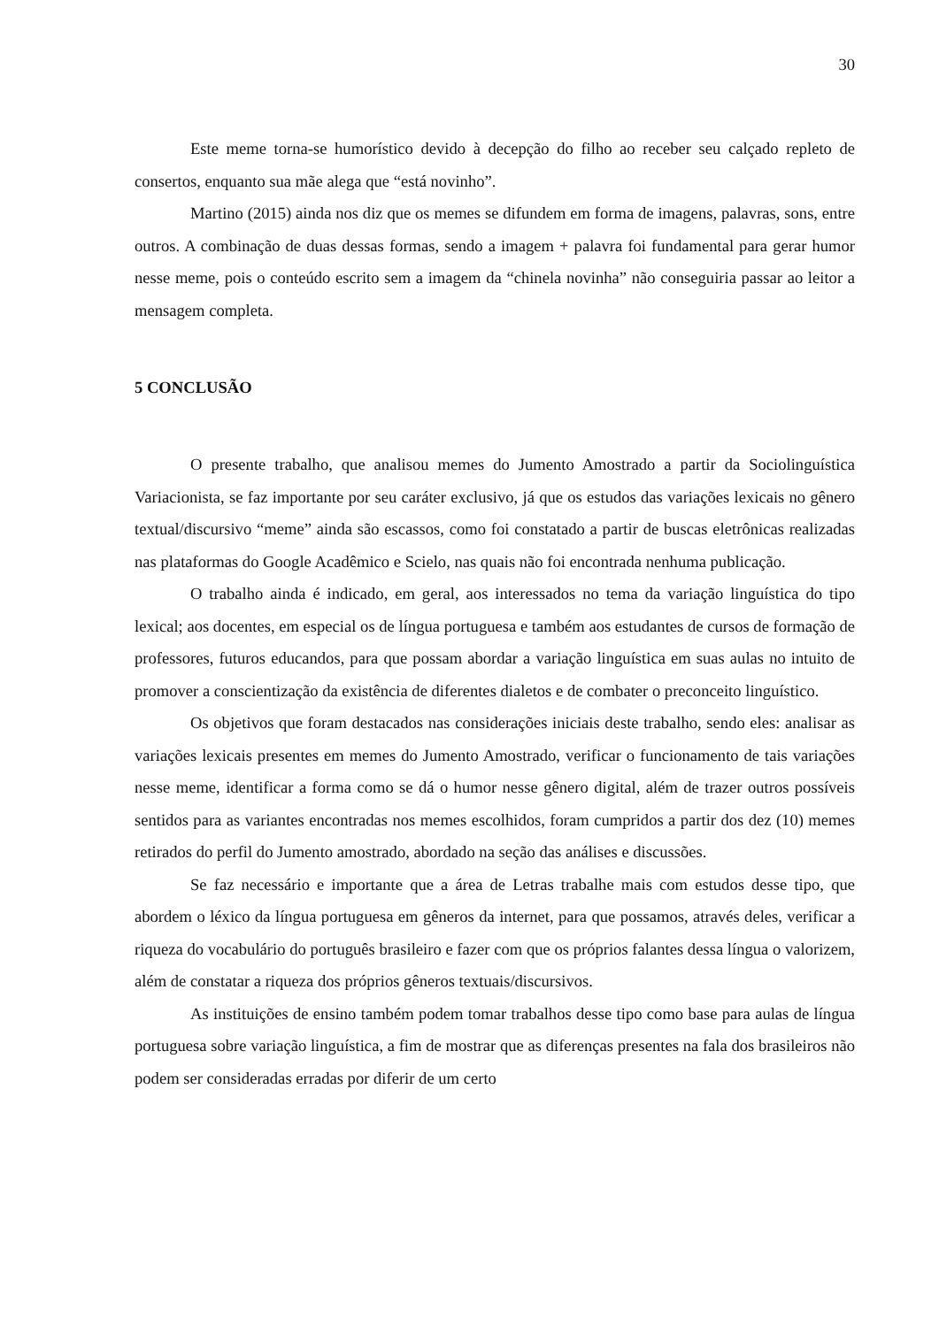30
Este meme torna-se humorístico devido à decepção do filho ao receber seu calçado repleto de consertos, enquanto sua mãe alega que “está novinho”.
Martino (2015) ainda nos diz que os memes se difundem em forma de imagens, palavras, sons, entre outros. A combinação de duas dessas formas, sendo a imagem + palavra foi fundamental para gerar humor nesse meme, pois o conteúdo escrito sem a imagem da “chinela novinha” não conseguiria passar ao leitor a mensagem completa.
5 CONCLUSÃO
O presente trabalho, que analisou memes do Jumento Amostrado a partir da Sociolinguística Variacionista, se faz importante por seu caráter exclusivo, já que os estudos das variações lexicais no gênero textual/discursivo “meme” ainda são escassos, como foi constatado a partir de buscas eletrônicas realizadas nas plataformas do Google Acadêmico e Scielo, nas quais não foi encontrada nenhuma publicação.
O trabalho ainda é indicado, em geral, aos interessados no tema da variação linguística do tipo lexical; aos docentes, em especial os de língua portuguesa e também aos estudantes de cursos de formação de professores, futuros educandos, para que possam abordar a variação linguística em suas aulas no intuito de promover a conscientização da existência de diferentes dialetos e de combater o preconceito linguístico.
Os objetivos que foram destacados nas considerações iniciais deste trabalho, sendo eles: analisar as variações lexicais presentes em memes do Jumento Amostrado, verificar o funcionamento de tais variações nesse meme, identificar a forma como se dá o humor nesse gênero digital, além de trazer outros possíveis sentidos para as variantes encontradas nos memes escolhidos, foram cumpridos a partir dos dez (10) memes retirados do perfil do Jumento amostrado, abordado na seção das análises e discussões.
Se faz necessário e importante que a área de Letras trabalhe mais com estudos desse tipo, que abordem o léxico da língua portuguesa em gêneros da internet, para que possamos, através deles, verificar a riqueza do vocabulário do português brasileiro e fazer com que os próprios falantes dessa língua o valorizem, além de constatar a riqueza dos próprios gêneros textuais/discursivos.
As instituições de ensino também podem tomar trabalhos desse tipo como base para aulas de língua portuguesa sobre variação linguística, a fim de mostrar que as diferenças presentes na fala dos brasileiros não podem ser consideradas erradas por diferir de um certo